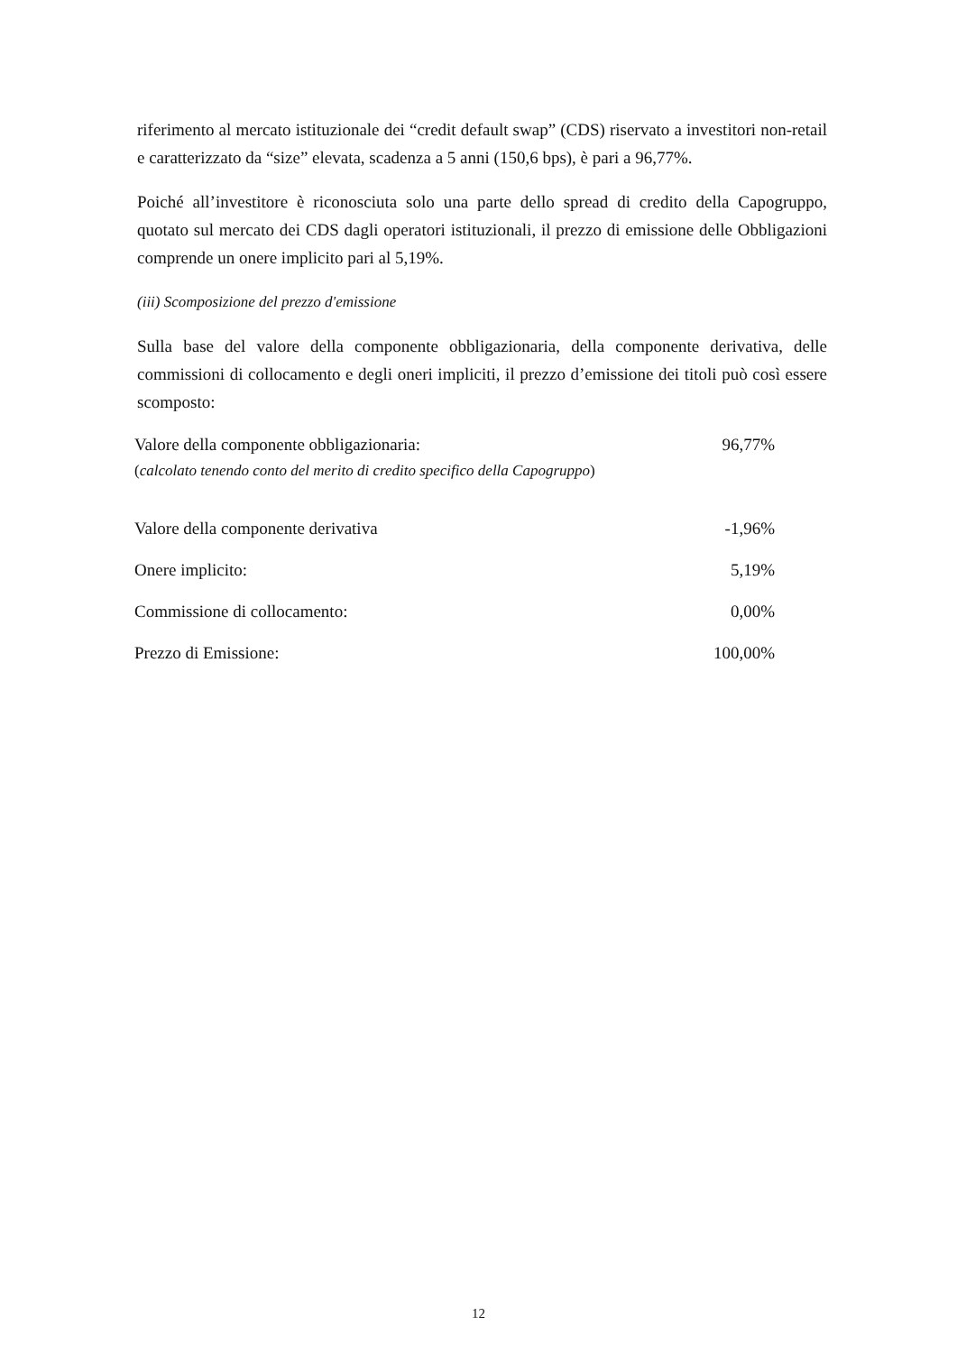riferimento al mercato istituzionale dei “credit default swap” (CDS) riservato a investitori non-retail e caratterizzato da “size” elevata, scadenza a 5 anni (150,6 bps), è pari a 96,77%.
Poiché all’investitore è riconosciuta solo una parte dello spread di credito della Capogruppo, quotato sul mercato dei CDS dagli operatori istituzionali, il prezzo di emissione delle Obbligazioni comprende un onere implicito pari al 5,19%.
(iii) Scomposizione del prezzo d'emissione
Sulla base del valore della componente obbligazionaria, della componente derivativa, delle commissioni di collocamento e degli oneri impliciti, il prezzo d’emissione dei titoli può così essere scomposto:
| Valore della componente obbligazionaria: ( calcolato tenendo conto del merito di credito specifico della Capogruppo ) | 96,77% |
| Valore della componente derivativa | -1,96% |
| Onere implicito: | 5,19% |
| Commissione di collocamento: | 0,00% |
| Prezzo di Emissione: | 100,00% |
12